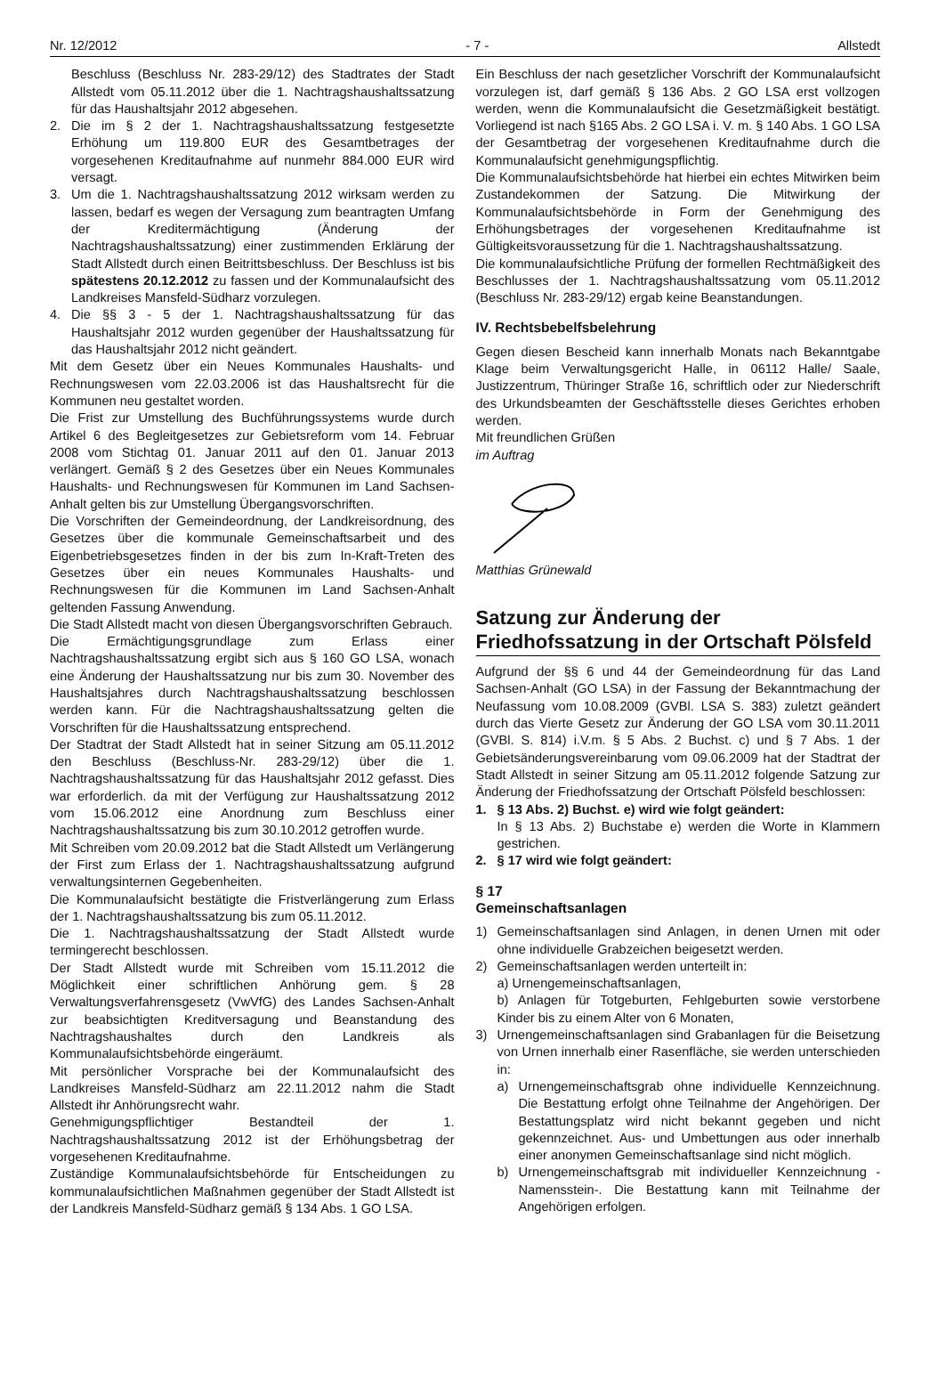Nr. 12/2012 - 7 - Allstedt
Beschluss (Beschluss Nr. 283-29/12) des Stadtrates der Stadt Allstedt vom 05.11.2012 über die 1. Nachtragshaushaltssatzung für das Haushaltsjahr 2012 abgesehen.
2. Die im § 2 der 1. Nachtragshaushaltssatzung festgesetzte Erhöhung um 119.800 EUR des Gesamtbetrages der vorgesehenen Kreditaufnahme auf nunmehr 884.000 EUR wird versagt.
3. Um die 1. Nachtragshaushaltssatzung 2012 wirksam werden zu lassen, bedarf es wegen der Versagung zum beantragten Umfang der Kreditermächtigung (Änderung der Nachtragshaushaltssatzung) einer zustimmenden Erklärung der Stadt Allstedt durch einen Beitrittsbeschluss. Der Beschluss ist bis spätestens 20.12.2012 zu fassen und der Kommunalaufsicht des Landkreises Mansfeld-Südharz vorzulegen.
4. Die §§ 3 - 5 der 1. Nachtragshaushaltssatzung für das Haushaltsjahr 2012 wurden gegenüber der Haushaltssatzung für das Haushaltsjahr 2012 nicht geändert.
Mit dem Gesetz über ein Neues Kommunales Haushalts- und Rechnungswesen vom 22.03.2006 ist das Haushaltsrecht für die Kommunen neu gestaltet worden.
Die Frist zur Umstellung des Buchführungssystems wurde durch Artikel 6 des Begleitgesetzes zur Gebietsreform vom 14. Februar 2008 vom Stichtag 01. Januar 2011 auf den 01. Januar 2013 verlängert. Gemäß § 2 des Gesetzes über ein Neues Kommunales Haushalts- und Rechnungswesen für Kommunen im Land Sachsen-Anhalt gelten bis zur Umstellung Übergangsvorschriften.
Die Vorschriften der Gemeindeordnung, der Landkreisordnung, des Gesetzes über die kommunale Gemeinschaftsarbeit und des Eigenbetriebsgesetzes finden in der bis zum In-Kraft-Treten des Gesetzes über ein neues Kommunales Haushalts- und Rechnungswesen für die Kommunen im Land Sachsen-Anhalt geltenden Fassung Anwendung.
Die Stadt Allstedt macht von diesen Übergangsvorschriften Gebrauch.
Die Ermächtigungsgrundlage zum Erlass einer Nachtragshaushaltssatzung ergibt sich aus § 160 GO LSA, wonach eine Änderung der Haushaltssatzung nur bis zum 30. November des Haushaltsjahres durch Nachtragshaushaltssatzung beschlossen werden kann. Für die Nachtragshaushaltssatzung gelten die Vorschriften für die Haushaltssatzung entsprechend.
Der Stadtrat der Stadt Allstedt hat in seiner Sitzung am 05.11.2012 den Beschluss (Beschluss-Nr. 283-29/12) über die 1. Nachtragshaushaltssatzung für das Haushaltsjahr 2012 gefasst. Dies war erforderlich. da mit der Verfügung zur Haushaltssatzung 2012 vom 15.06.2012 eine Anordnung zum Beschluss einer Nachtragshaushaltssatzung bis zum 30.10.2012 getroffen wurde.
Mit Schreiben vom 20.09.2012 bat die Stadt Allstedt um Verlängerung der First zum Erlass der 1. Nachtragshaushaltssatzung aufgrund verwaltungsinternen Gegebenheiten.
Die Kommunalaufsicht bestätigte die Fristverlängerung zum Erlass der 1. Nachtragshaushaltssatzung bis zum 05.11.2012.
Die 1. Nachtragshaushaltssatzung der Stadt Allstedt wurde termingerecht beschlossen.
Der Stadt Allstedt wurde mit Schreiben vom 15.11.2012 die Möglichkeit einer schriftlichen Anhörung gem. § 28 Verwaltungsverfahrensgesetz (VwVfG) des Landes Sachsen-Anhalt zur beabsichtigten Kreditversagung und Beanstandung des Nachtragshaushaltes durch den Landkreis als Kommunalaufsichtsbehörde eingeräumt.
Mit persönlicher Vorsprache bei der Kommunalaufsicht des Landkreises Mansfeld-Südharz am 22.11.2012 nahm die Stadt Allstedt ihr Anhörungsrecht wahr.
Genehmigungspflichtiger Bestandteil der 1. Nachtragshaushaltssatzung 2012 ist der Erhöhungsbetrag der vorgesehenen Kreditaufnahme.
Zuständige Kommunalaufsichtsbehörde für Entscheidungen zu kommunalaufsichtlichen Maßnahmen gegenüber der Stadt Allstedt ist der Landkreis Mansfeld-Südharz gemäß § 134 Abs. 1 GO LSA.
Ein Beschluss der nach gesetzlicher Vorschrift der Kommunalaufsicht vorzulegen ist, darf gemäß § 136 Abs. 2 GO LSA erst vollzogen werden, wenn die Kommunalaufsicht die Gesetzmäßigkeit bestätigt. Vorliegend ist nach §165 Abs. 2 GO LSA i. V. m. § 140 Abs. 1 GO LSA der Gesamtbetrag der vorgesehenen Kreditaufnahme durch die Kommunalaufsicht genehmigungspflichtig.
Die Kommunalaufsichtsbehörde hat hierbei ein echtes Mitwirken beim Zustandekommen der Satzung. Die Mitwirkung der Kommunalaufsichtsbehörde in Form der Genehmigung des Erhöhungsbetrages der vorgesehenen Kreditaufnahme ist Gültigkeitsvoraussetzung für die 1. Nachtragshaushaltssatzung.
Die kommunalaufsichtliche Prüfung der formellen Rechtmäßigkeit des Beschlusses der 1. Nachtragshaushaltssatzung vom 05.11.2012 (Beschluss Nr. 283-29/12) ergab keine Beanstandungen.
IV. Rechtsbebelfsbelehrung
Gegen diesen Bescheid kann innerhalb Monats nach Bekanntgabe Klage beim Verwaltungsgericht Halle, in 06112 Halle/ Saale, Justizzentrum, Thüringer Straße 16, schriftlich oder zur Niederschrift des Urkundsbeamten der Geschäftsstelle dieses Gerichtes erhoben werden.
Mit freundlichen Grüßen
im Auftrag
Matthias Grünewald
Satzung zur Änderung der Friedhofssatzung in der Ortschaft Pölsfeld
Aufgrund der §§ 6 und 44 der Gemeindeordnung für das Land Sachsen-Anhalt (GO LSA) in der Fassung der Bekanntmachung der Neufassung vom 10.08.2009 (GVBl. LSA S. 383) zuletzt geändert durch das Vierte Gesetz zur Änderung der GO LSA vom 30.11.2011 (GVBl. S. 814) i.V.m. § 5 Abs. 2 Buchst. c) und § 7 Abs. 1 der Gebietsänderungsvereinbarung vom 09.06.2009 hat der Stadtrat der Stadt Allstedt in seiner Sitzung am 05.11.2012 folgende Satzung zur Änderung der Friedhofssatzung der Ortschaft Pölsfeld beschlossen:
1. § 13 Abs. 2) Buchst. e) wird wie folgt geändert:
In § 13 Abs. 2) Buchstabe e) werden die Worte in Klammern gestrichen.
2. § 17 wird wie folgt geändert:
§ 17
Gemeinschaftsanlagen
1) Gemeinschaftsanlagen sind Anlagen, in denen Urnen mit oder ohne individuelle Grabzeichen beigesetzt werden.
2) Gemeinschaftsanlagen werden unterteilt in:
a) Urnengemeinschaftsanlagen,
b) Anlagen für Totgeburten, Fehlgeburten sowie verstorbene Kinder bis zu einem Alter von 6 Monaten,
3) Urnengemeinschaftsanlagen sind Grabanlagen für die Beisetzung von Urnen innerhalb einer Rasenfläche, sie werden unterschieden in:
a) Urnengemeinschaftsgrab ohne individuelle Kennzeichnung. Die Bestattung erfolgt ohne Teilnahme der Angehörigen. Der Bestattungsplatz wird nicht bekannt gegeben und nicht gekennzeichnet. Aus- und Umbettungen aus oder innerhalb einer anonymen Gemeinschaftsanlage sind nicht möglich.
b) Urnengemeinschaftsgrab mit individueller Kennzeichnung - Namensstein-. Die Bestattung kann mit Teilnahme der Angehörigen erfolgen.